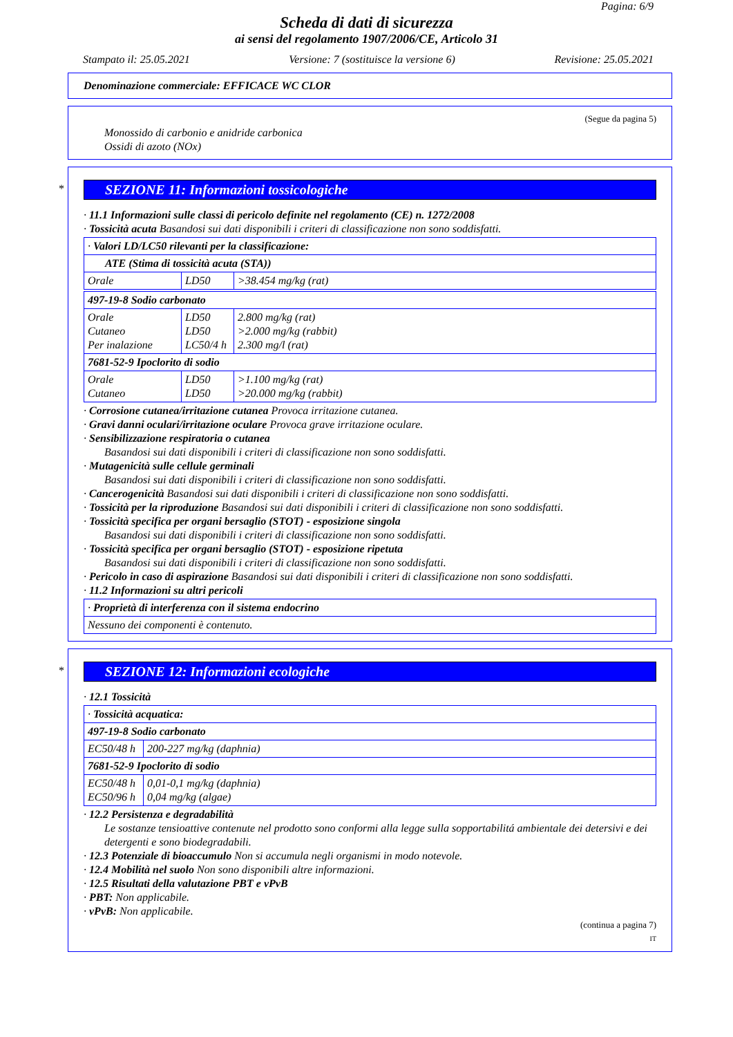Pagina: 6/9
Scheda di dati di sicurezza
ai sensi del regolamento 1907/2006/CE, Articolo 31
Stampato il: 25.05.2021 Versione: 7 (sostituisce la versione 6) Revisione: 25.05.2021
Denominazione commerciale: EFFICACE WC CLOR
(Segue da pagina 5)
Monossido di carbonio e anidride carbonica
Ossidi di azoto (NOx)
*
SEZIONE 11: Informazioni tossicologiche
· 11.1 Informazioni sulle classi di pericolo definite nel regolamento (CE) n. 1272/2008
· Tossicità acuta Basandosi sui dati disponibili i criteri di classificazione non sono soddisfatti.
| · Valori LD/LC50 rilevanti per la classificazione: | | |
| ATE (Stima di tossicità acuta (STA)) | | |
| Orale | LD50 | >38.454 mg/kg (rat) |
| 497-19-8 Sodio carbonato | | |
| Orale Cutaneo Per inalazione | LD50 LD50 LC50/4 h | 2.800 mg/kg (rat) >2.000 mg/kg (rabbit) 2.300 mg/l (rat) |
| 7681-52-9 Ipoclorito di sodio | | |
| Orale Cutaneo | LD50 LD50 | >1.100 mg/kg (rat) >20.000 mg/kg (rabbit) |
· Corrosione cutanea/irritazione cutanea Provoca irritazione cutanea.
· Gravi danni oculari/irritazione oculare Provoca grave irritazione oculare.
· Sensibilizzazione respiratoria o cutanea
Basandosi sui dati disponibili i criteri di classificazione non sono soddisfatti.
· Mutagenicità sulle cellule germinali
Basandosi sui dati disponibili i criteri di classificazione non sono soddisfatti.
· Cancerogenicità Basandosi sui dati disponibili i criteri di classificazione non sono soddisfatti.
· Tossicità per la riproduzione Basandosi sui dati disponibili i criteri di classificazione non sono soddisfatti.
· Tossicità specifica per organi bersaglio (STOT) - esposizione singola
Basandosi sui dati disponibili i criteri di classificazione non sono soddisfatti.
· Tossicità specifica per organi bersaglio (STOT) - esposizione ripetuta
Basandosi sui dati disponibili i criteri di classificazione non sono soddisfatti.
· Pericolo in caso di aspirazione Basandosi sui dati disponibili i criteri di classificazione non sono soddisfatti.
· 11.2 Informazioni su altri pericoli
| · Proprietà di interferenza con il sistema endocrino |
| Nessuno dei componenti è contenuto. |
*
SEZIONE 12: Informazioni ecologiche
· 12.1 Tossicità
| · Tossicità acquatica: | |
| 497-19-8 Sodio carbonato | |
| EC50/48 h | 200-227 mg/kg (daphnia) |
| 7681-52-9 Ipoclorito di sodio | |
| EC50/48 h EC50/96 h | 0,01-0,1 mg/kg (daphnia) 0,04 mg/kg (algae) |
· 12.2 Persistenza e degradabilità
Le sostanze tensioattive contenute nel prodotto sono conformi alla legge sulla sopportabilitá ambientale dei detersivi e dei detergenti e sono biodegradabili.
· 12.3 Potenziale di bioaccumulo Non si accumula negli organismi in modo notevole.
· 12.4 Mobilità nel suolo Non sono disponibili altre informazioni.
· 12.5 Risultati della valutazione PBT e vPvB
· PBT: Non applicabile.
· vPvB: Non applicabile.
(continua a pagina 7)
IT